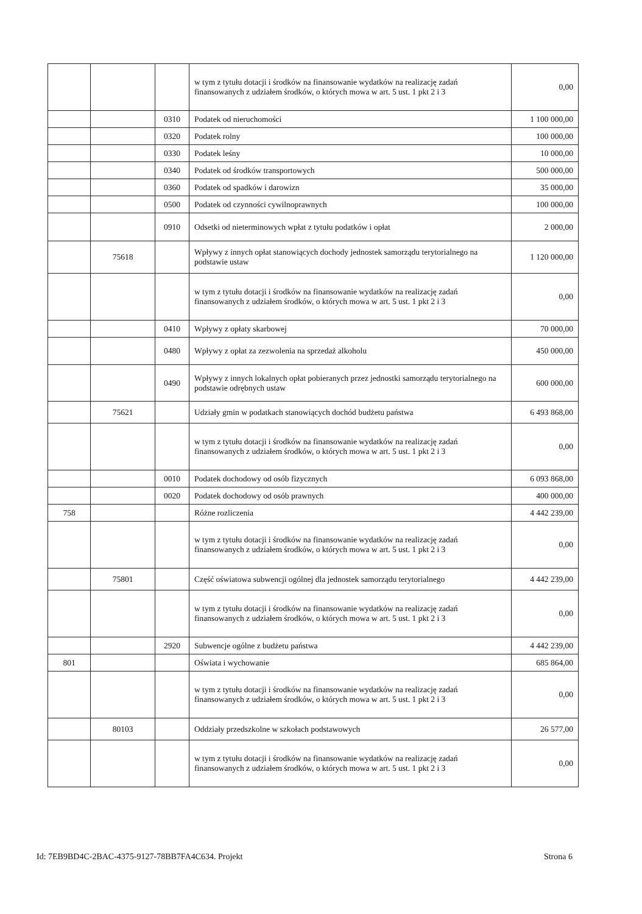| | | | w tym z tytułu dotacji i środków na finansowanie wydatków na realizację zadań finansowanych z udziałem środków, o których mowa w art. 5 ust. 1 pkt 2 i 3 | 0,00 |
| | | 0310 | Podatek od nieruchomości | 1 100 000,00 |
| | | 0320 | Podatek rolny | 100 000,00 |
| | | 0330 | Podatek leśny | 10 000,00 |
| | | 0340 | Podatek od środków transportowych | 500 000,00 |
| | | 0360 | Podatek od spadków i darowizn | 35 000,00 |
| | | 0500 | Podatek od czynności cywilnoprawnych | 100 000,00 |
| | | 0910 | Odsetki od nieterminowych wpłat z tytułu podatków i opłat | 2 000,00 |
| | 75618 | | Wpływy z innych opłat stanowiących dochody jednostek samorządu terytorialnego na podstawie ustaw | 1 120 000,00 |
| | | | w tym z tytułu dotacji i środków na finansowanie wydatków na realizację zadań finansowanych z udziałem środków, o których mowa w art. 5 ust. 1 pkt 2 i 3 | 0,00 |
| | | 0410 | Wpływy z opłaty skarbowej | 70 000,00 |
| | | 0480 | Wpływy z opłat za zezwolenia na sprzedaż alkoholu | 450 000,00 |
| | | 0490 | Wpływy z innych lokalnych opłat pobieranych przez jednostki samorządu terytorialnego na podstawie odrębnych ustaw | 600 000,00 |
| | 75621 | | Udziały gmin w podatkach stanowiących dochód budżetu państwa | 6 493 868,00 |
| | | | w tym z tytułu dotacji i środków na finansowanie wydatków na realizację zadań finansowanych z udziałem środków, o których mowa w art. 5 ust. 1 pkt 2 i 3 | 0,00 |
| | | 0010 | Podatek dochodowy od osób fizycznych | 6 093 868,00 |
| | | 0020 | Podatek dochodowy od osób prawnych | 400 000,00 |
| 758 | | | Różne rozliczenia | 4 442 239,00 |
| | | | w tym z tytułu dotacji i środków na finansowanie wydatków na realizację zadań finansowanych z udziałem środków, o których mowa w art. 5 ust. 1 pkt 2 i 3 | 0,00 |
| | 75801 | | Część oświatowa subwencji ogólnej dla jednostek samorządu terytorialnego | 4 442 239,00 |
| | | | w tym z tytułu dotacji i środków na finansowanie wydatków na realizację zadań finansowanych z udziałem środków, o których mowa w art. 5 ust. 1 pkt 2 i 3 | 0,00 |
| | | 2920 | Subwencje ogólne z budżetu państwa | 4 442 239,00 |
| 801 | | | Oświata i wychowanie | 685 864,00 |
| | | | w tym z tytułu dotacji i środków na finansowanie wydatków na realizację zadań finansowanych z udziałem środków, o których mowa w art. 5 ust. 1 pkt 2 i 3 | 0,00 |
| | 80103 | | Oddziały przedszkolne w szkołach podstawowych | 26 577,00 |
| | | | w tym z tytułu dotacji i środków na finansowanie wydatków na realizację zadań finansowanych z udziałem środków, o których mowa w art. 5 ust. 1 pkt 2 i 3 | 0,00 |
Id: 7EB9BD4C-2BAC-4375-9127-78BB7FA4C634. Projekt Strona 6